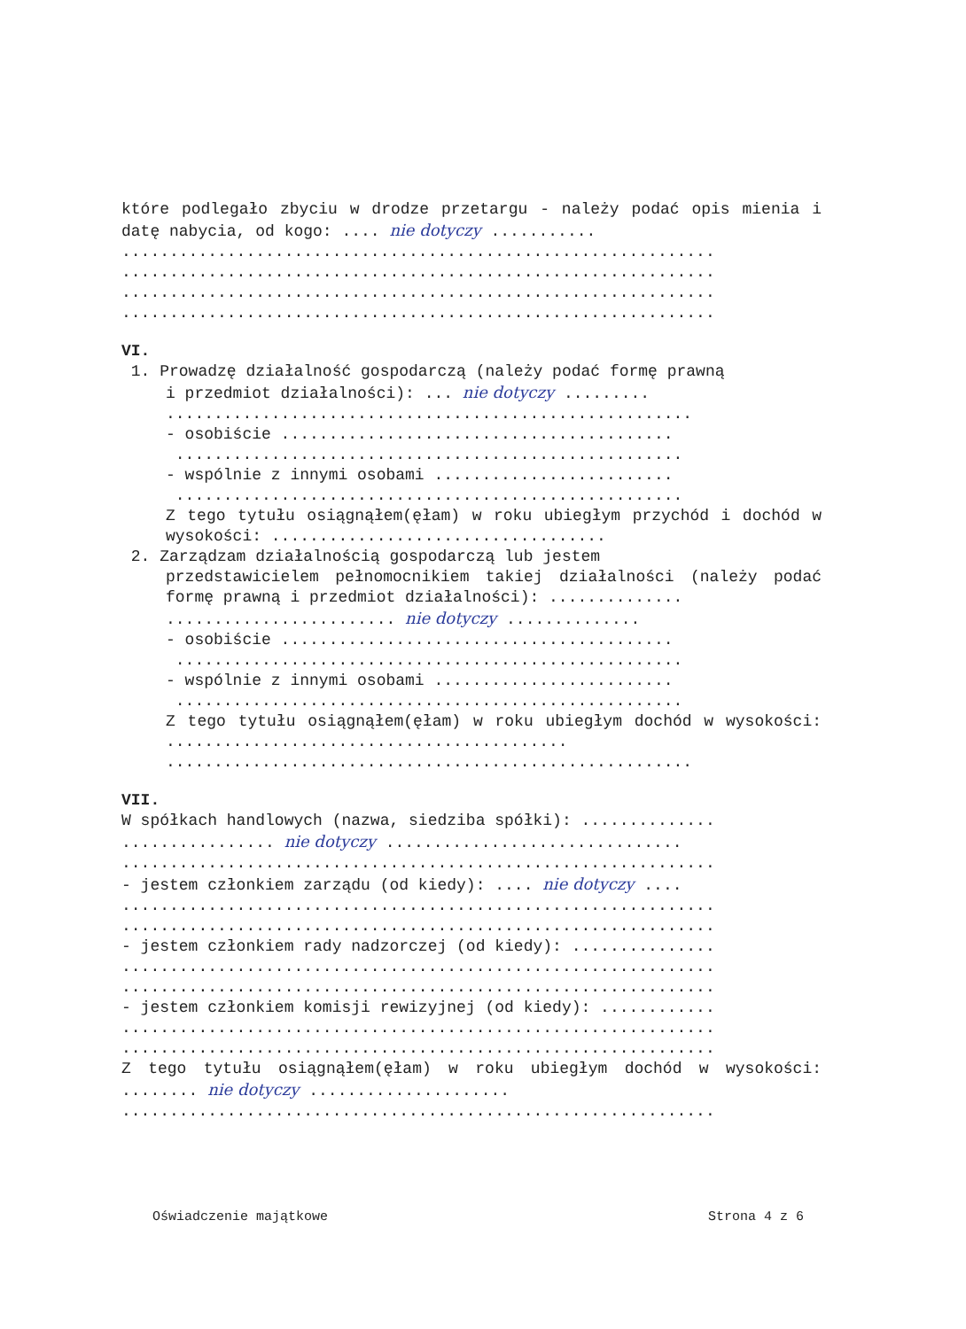które podlegało zbyciu w drodze przetargu - należy podać opis mienia i datę nabycia, od kogo: .... nie dotyczy ...........
..............................................................
..............................................................
..............................................................
..............................................................
VI.
1. Prowadzę działalność gospodarczą (należy podać formę prawną
i przedmiot działalności): ... nie dotyczy .........
.......................................................
- osobiście .........................................
.....................................................
- wspólnie z innymi osobami .........................
.....................................................
Z tego tytułu osiągnąłem(ęłam) w roku ubiegłym przychód i dochód w wysokości: ...................................
2. Zarządzam działalnością gospodarczą lub jestem
przedstawicielem pełnomocnikiem takiej działalności (należy podać formę prawną i przedmiot działalności): ..............
........................ nie dotyczy ..............
- osobiście .........................................
.....................................................
- wspólnie z innymi osobami .........................
.....................................................
Z tego tytułu osiągnąłem(ęłam) w roku ubiegłym dochód w wysokości: ..........................................
.......................................................
VII.
W spółkach handlowych (nazwa, siedziba spółki): ..............
................ nie dotyczy ...............................
..............................................................
- jestem członkiem zarządu (od kiedy): .... nie dotyczy ....
..............................................................
..............................................................
- jestem członkiem rady nadzorczej (od kiedy): ...............
..............................................................
..............................................................
- jestem członkiem komisji rewizyjnej (od kiedy): ............
..............................................................
..............................................................
Z tego tytułu osiągnąłem(ęłam) w roku ubiegłym dochód w wysokości: ........ nie dotyczy .....................
..............................................................
Oświadczenie majątkowe Strona 4 z 6